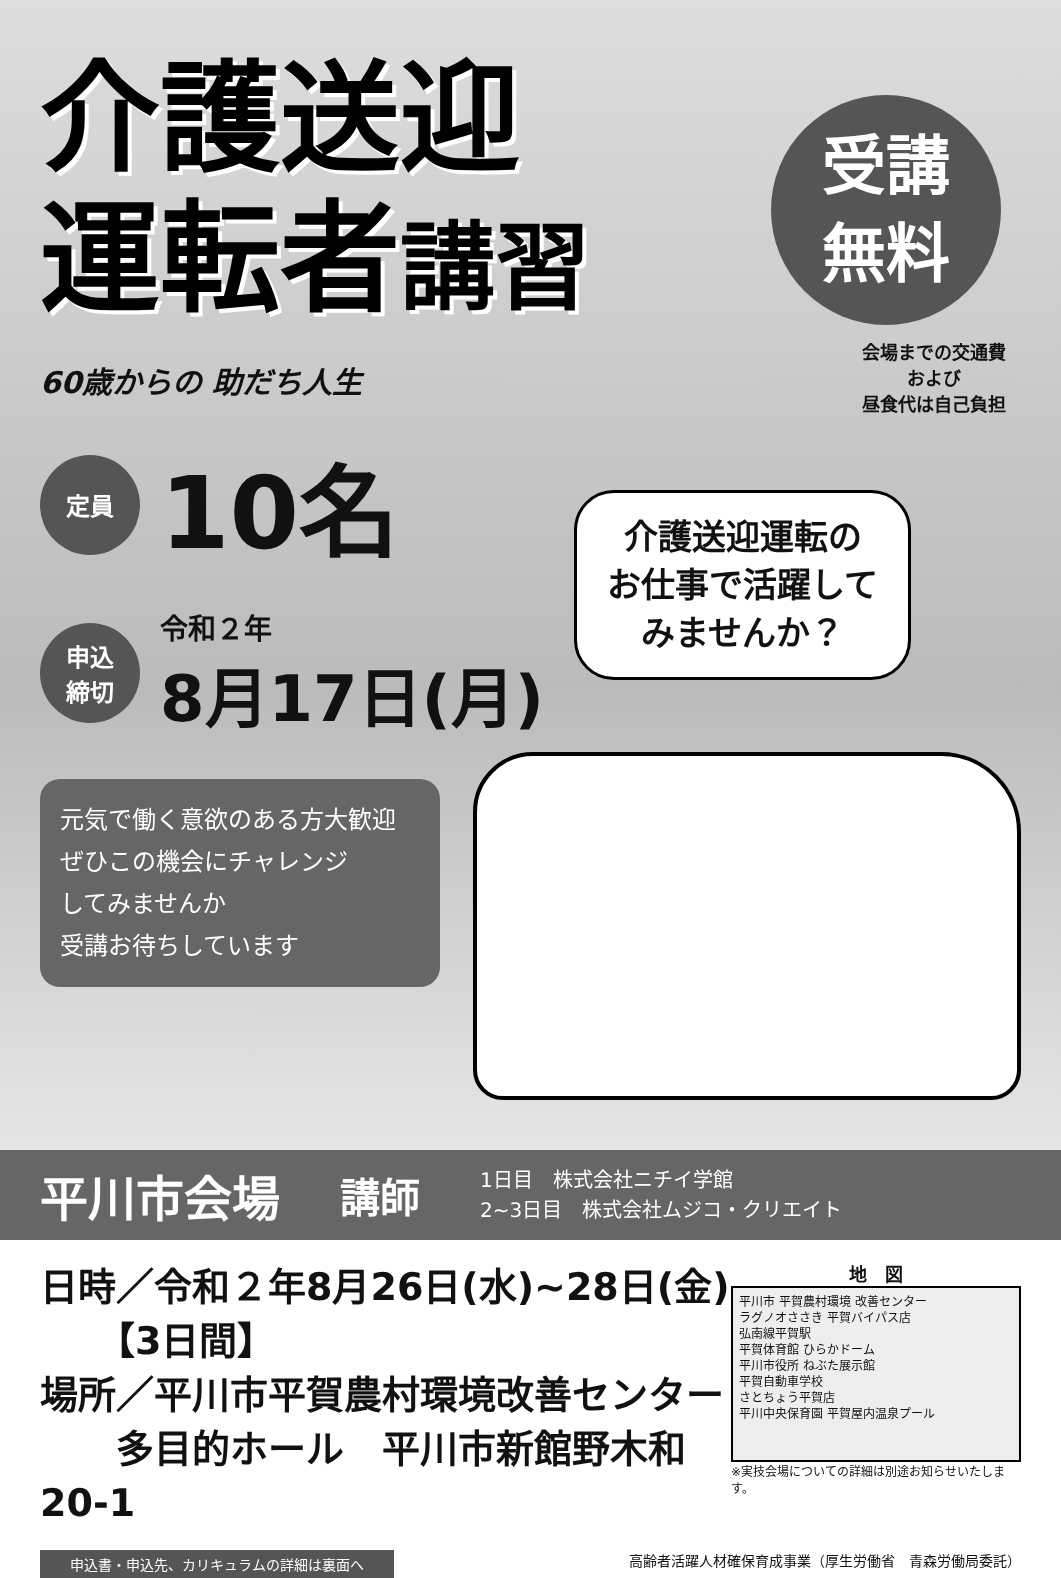介護送迎
運転者講習
受講
無料
会場までの交通費
および
昼食代は自己負担
60歳からの 助だち人生
介護送迎運転の
お仕事で活躍して
みませんか？
定員
10名
申込
締切
令和２年
8月17日(月)
元気で働く意欲のある方大歓迎
ぜひこの機会にチャレンジ
してみませんか
受講お待ちしています
平川市会場
講師
1日目　株式会社ニチイ学館
2~3日目　株式会社ムジコ・クリエイト
日時／令和２年8月26日(水)~28日(金)
　　【3日間】
場所／平川市平賀農村環境改善センター
　　多目的ホール　平川市新館野木和20-1
地　図
平川市 平賀農村環境 改善センター
ラグノオささき 平賀バイパス店
弘南線平賀駅
平賀体育館 ひらかドーム
平川市役所 ねぶた展示館
平賀自動車学校
さとちょう平賀店
平川中央保育園 平賀屋内温泉プール
※実技会場についての詳細は別途お知らせいたします。
申込書・申込先、カリキュラムの詳細は裏面へ 高齢者活躍人材確保育成事業（厚生労働省　青森労働局委託）